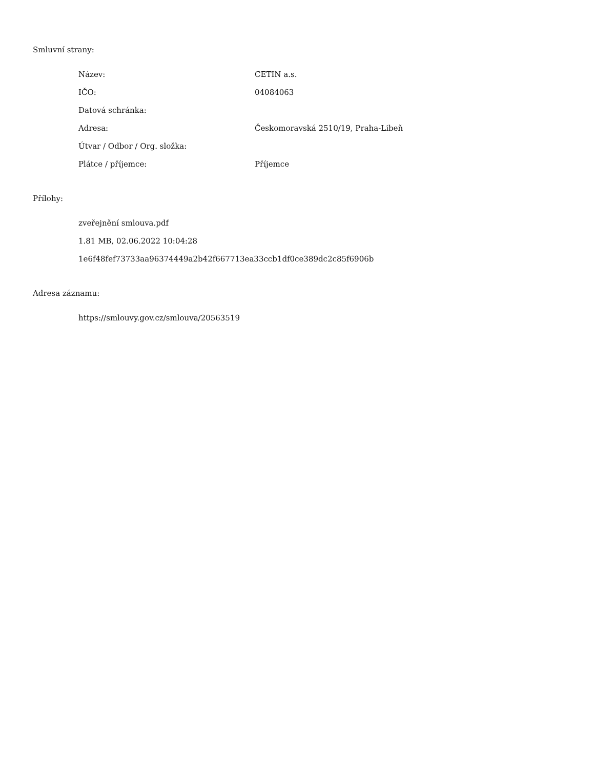Smluvní strany:
| Název: | CETIN a.s. |
| IČO: | 04084063 |
| Datová schránka: | |
| Adresa: | Českomoravská 2510/19, Praha-Libeň |
| Útvar / Odbor / Org. složka: | |
| Plátce / příjemce: | Příjemce |
Přílohy:
zveřejnění smlouva.pdf
1.81 MB, 02.06.2022 10:04:28
1e6f48fef73733aa96374449a2b42f667713ea33ccb1df0ce389dc2c85f6906b
Adresa záznamu:
https://smlouvy.gov.cz/smlouva/20563519